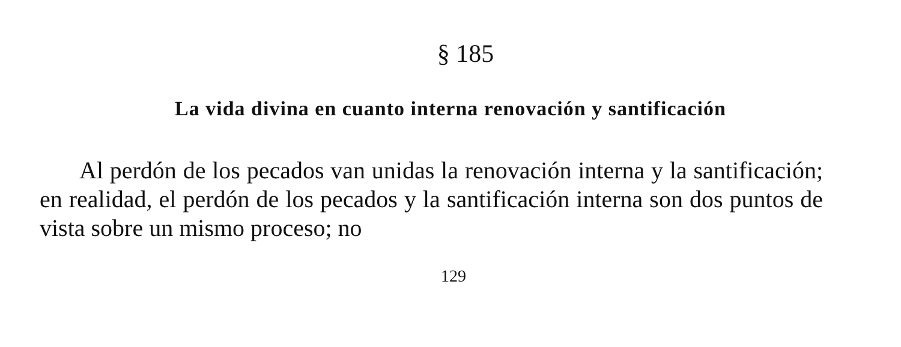§ 185
La vida divina en cuanto interna renovación y santificación
Al perdón de los pecados van unidas la renovación interna y la santificación; en realidad, el perdón de los pecados y la santificación interna son dos puntos de vista sobre un mismo proceso; no
129